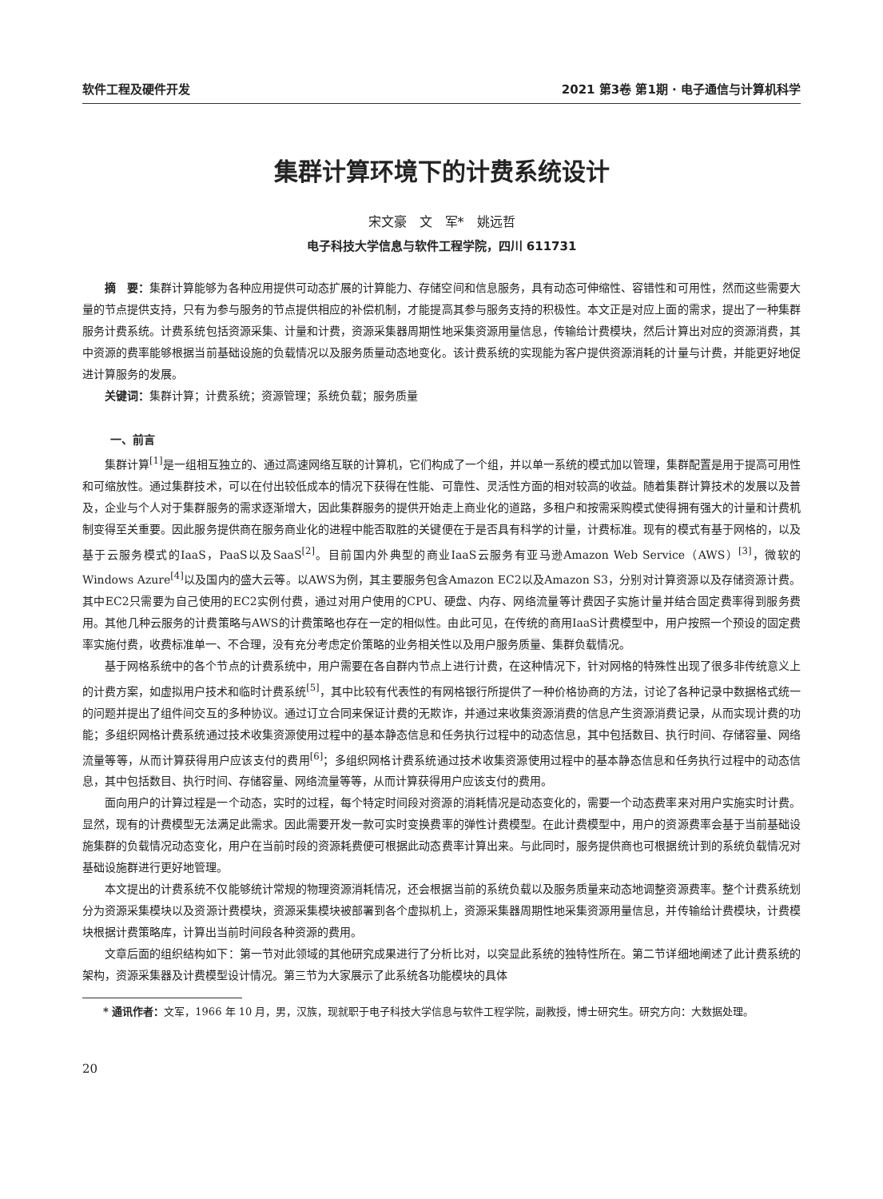软件工程及硬件开发 2021 第3卷 第1期 · 电子通信与计算机科学
集群计算环境下的计费系统设计
宋文豪　文　军*　姚远哲
电子科技大学信息与软件工程学院，四川 611731
摘　要：集群计算能够为各种应用提供可动态扩展的计算能力、存储空间和信息服务，具有动态可伸缩性、容错性和可用性，然而这些需要大量的节点提供支持，只有为参与服务的节点提供相应的补偿机制，才能提高其参与服务支持的积极性。本文正是对应上面的需求，提出了一种集群服务计费系统。计费系统包括资源采集、计量和计费，资源采集器周期性地采集资源用量信息，传输给计费模块，然后计算出对应的资源消费，其中资源的费率能够根据当前基础设施的负载情况以及服务质量动态地变化。该计费系统的实现能为客户提供资源消耗的计量与计费，并能更好地促进计算服务的发展。
关键词：集群计算；计费系统；资源管理；系统负载；服务质量
一、前言
集群计算<sup>[1]</sup>是一组相互独立的、通过高速网络互联的计算机，它们构成了一个组，并以单一系统的模式加以管理，集群配置是用于提高可用性和可缩放性。通过集群技术，可以在付出较低成本的情况下获得在性能、可靠性、灵活性方面的相对较高的收益。随着集群计算技术的发展以及普及，企业与个人对于集群服务的需求逐渐增大，因此集群服务的提供开始走上商业化的道路，多租户和按需采购模式使得拥有强大的计量和计费机制变得至关重要。因此服务提供商在服务商业化的进程中能否取胜的关键便在于是否具有科学的计量，计费标准。现有的模式有基于网格的，以及基于云服务模式的IaaS，PaaS以及SaaS<sup>[2]</sup>。目前国内外典型的商业IaaS云服务有亚马逊Amazon Web Service（AWS）<sup>[3]</sup>，微软的Windows Azure<sup>[4]</sup>以及国内的盛大云等。以AWS为例，其主要服务包含Amazon EC2以及Amazon S3，分别对计算资源以及存储资源计费。其中EC2只需要为自己使用的EC2实例付费，通过对用户使用的CPU、硬盘、内存、网络流量等计费因子实施计量并结合固定费率得到服务费用。其他几种云服务的计费策略与AWS的计费策略也存在一定的相似性。由此可见，在传统的商用IaaS计费模型中，用户按照一个预设的固定费率实施付费，收费标准单一、不合理，没有充分考虑定价策略的业务相关性以及用户服务质量、集群负载情况。
基于网格系统中的各个节点的计费系统中，用户需要在各自群内节点上进行计费，在这种情况下，针对网格的特殊性出现了很多非传统意义上的计费方案，如虚拟用户技术和临时计费系统<sup>[5]</sup>，其中比较有代表性的有网格银行所提供了一种价格协商的方法，讨论了各种记录中数据格式统一的问题并提出了组件间交互的多种协议。通过订立合同来保证计费的无欺诈，并通过来收集资源消费的信息产生资源消费记录，从而实现计费的功能；多组织网格计费系统通过技术收集资源使用过程中的基本静态信息和任务执行过程中的动态信息，其中包括数目、执行时间、存储容量、网络流量等等，从而计算获得用户应该支付的费用<sup>[6]</sup>；多组织网格计费系统通过技术收集资源使用过程中的基本静态信息和任务执行过程中的动态信息，其中包括数目、执行时间、存储容量、网络流量等等，从而计算获得用户应该支付的费用。
面向用户的计算过程是一个动态，实时的过程，每个特定时间段对资源的消耗情况是动态变化的，需要一个动态费率来对用户实施实时计费。显然，现有的计费模型无法满足此需求。因此需要开发一款可实时变换费率的弹性计费模型。在此计费模型中，用户的资源费率会基于当前基础设施集群的负载情况动态变化，用户在当前时段的资源耗费便可根据此动态费率计算出来。与此同时，服务提供商也可根据统计到的系统负载情况对基础设施群进行更好地管理。
本文提出的计费系统不仅能够统计常规的物理资源消耗情况，还会根据当前的系统负载以及服务质量来动态地调整资源费率。整个计费系统划分为资源采集模块以及资源计费模块，资源采集模块被部署到各个虚拟机上，资源采集器周期性地采集资源用量信息，并传输给计费模块，计费模块根据计费策略库，计算出当前时间段各种资源的费用。
文章后面的组织结构如下：第一节对此领域的其他研究成果进行了分析比对，以突显此系统的独特性所在。第二节详细地阐述了此计费系统的架构，资源采集器及计费模型设计情况。第三节为大家展示了此系统各功能模块的具体
* 通讯作者：文军，1966 年 10 月，男，汉族，现就职于电子科技大学信息与软件工程学院，副教授，博士研究生。研究方向：大数据处理。
20